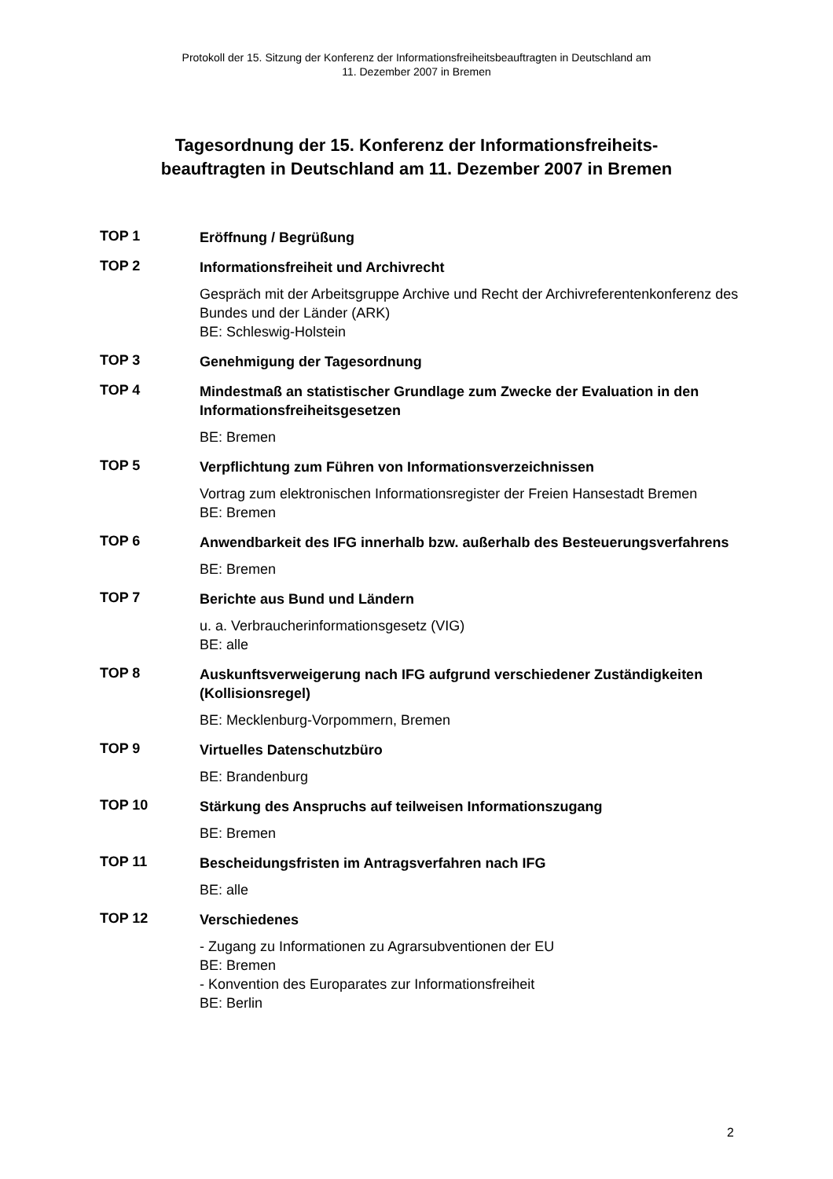Protokoll der 15. Sitzung der Konferenz der Informationsfreiheitsbeauftragten in Deutschland am
11. Dezember 2007 in Bremen
Tagesordnung der 15. Konferenz der Informationsfreiheits-
beauftragten in Deutschland am 11. Dezember 2007 in Bremen
TOP 1
Eröffnung / Begrüßung
TOP 2
Informationsfreiheit und Archivrecht
Gespräch mit der Arbeitsgruppe Archive und Recht der Archivreferentenkonferenz des Bundes und der Länder (ARK)
BE: Schleswig-Holstein
TOP 3
Genehmigung der Tagesordnung
TOP 4
Mindestmaß an statistischer Grundlage zum Zwecke der Evaluation in den Informationsfreiheitsgesetzen
BE: Bremen
TOP 5
Verpflichtung zum Führen von Informationsverzeichnissen
Vortrag zum elektronischen Informationsregister der Freien Hansestadt Bremen
BE: Bremen
TOP 6
Anwendbarkeit des IFG innerhalb bzw. außerhalb des Besteuerungsverfahrens
BE: Bremen
TOP 7
Berichte aus Bund und Ländern
u. a. Verbraucherinformationsgesetz (VIG)
BE: alle
TOP 8
Auskunftsverweigerung nach IFG aufgrund verschiedener Zuständigkeiten (Kollisionsregel)
BE: Mecklenburg-Vorpommern, Bremen
TOP 9
Virtuelles Datenschutzbüro
BE: Brandenburg
TOP 10
Stärkung des Anspruchs auf teilweisen Informationszugang
BE: Bremen
TOP 11
Bescheidungsfristen im Antragsverfahren nach IFG
BE: alle
TOP 12
Verschiedenes
- Zugang zu Informationen zu Agrarsubventionen der EU
BE: Bremen
- Konvention des Europarates zur Informationsfreiheit
BE: Berlin
2